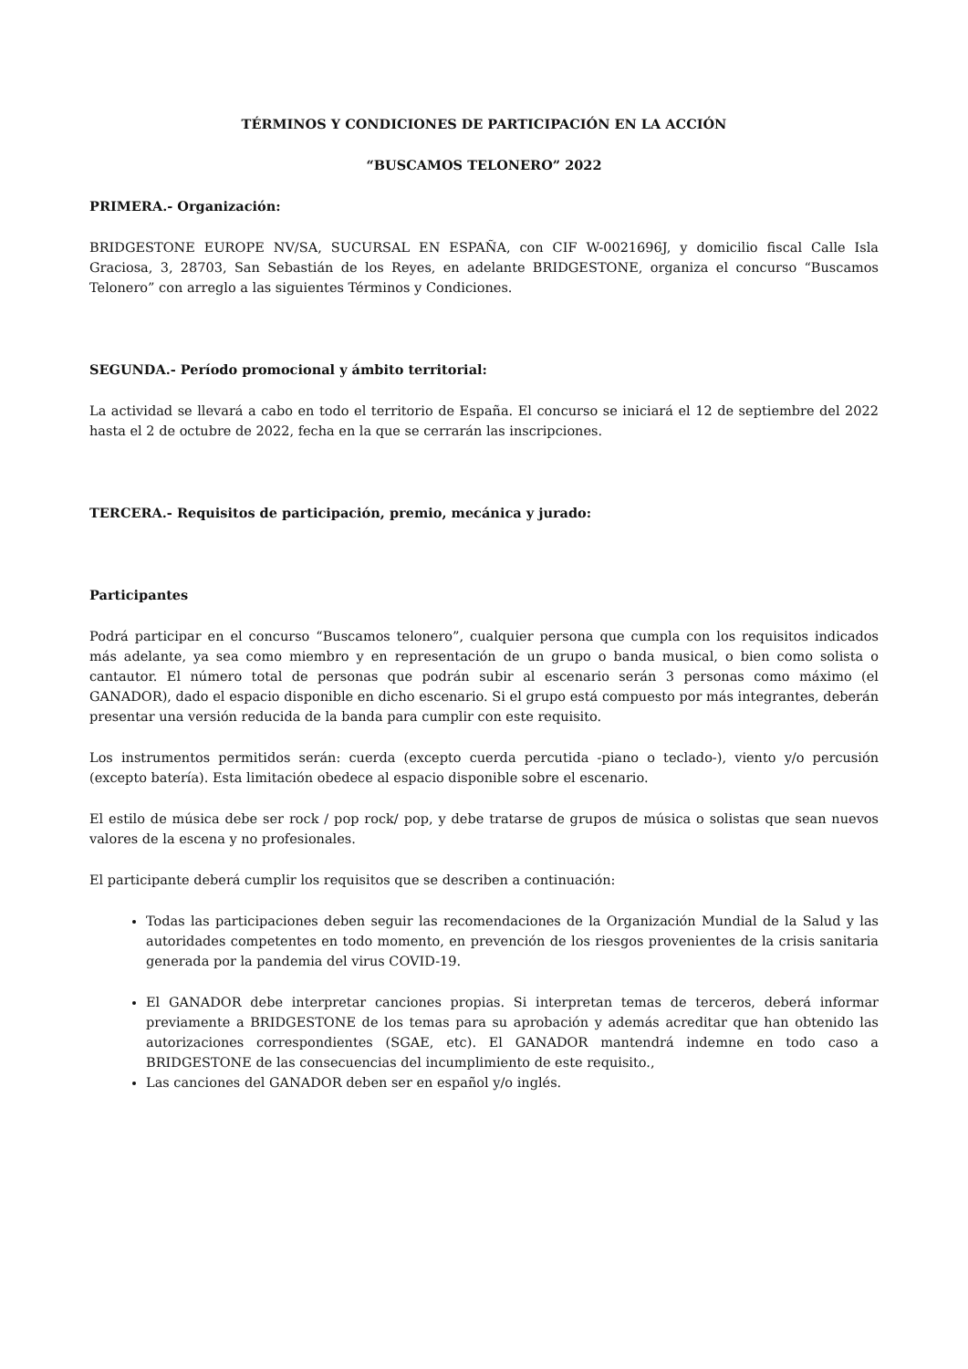TÉRMINOS Y CONDICIONES DE PARTICIPACIÓN EN LA ACCIÓN
“BUSCAMOS TELONERO” 2022
PRIMERA.- Organización:
BRIDGESTONE EUROPE NV/SA, SUCURSAL EN ESPAÑA, con CIF W-0021696J, y domicilio fiscal Calle Isla Graciosa, 3, 28703, San Sebastián de los Reyes, en adelante BRIDGESTONE, organiza el concurso “Buscamos Telonero” con arreglo a las siguientes Términos y Condiciones.
SEGUNDA.- Período promocional y ámbito territorial:
La actividad se llevará a cabo en todo el territorio de España. El concurso se iniciará el 12 de septiembre del 2022 hasta el 2 de octubre de 2022, fecha en la que se cerrarán las inscripciones.
TERCERA.- Requisitos de participación, premio, mecánica y jurado:
Participantes
Podrá participar en el concurso “Buscamos telonero”, cualquier persona que cumpla con los requisitos indicados más adelante, ya sea como miembro y en representación de un grupo o banda musical, o bien como solista o cantautor. El número total de personas que podrán subir al escenario serán 3 personas como máximo (el GANADOR), dado el espacio disponible en dicho escenario. Si el grupo está compuesto por más integrantes, deberán presentar una versión reducida de la banda para cumplir con este requisito.
Los instrumentos permitidos serán: cuerda (excepto cuerda percutida -piano o teclado-), viento y/o percusión (excepto batería). Esta limitación obedece al espacio disponible sobre el escenario.
El estilo de música debe ser rock / pop rock/ pop, y debe tratarse de grupos de música o solistas que sean nuevos valores de la escena y no profesionales.
El participante deberá cumplir los requisitos que se describen a continuación:
Todas las participaciones deben seguir las recomendaciones de la Organización Mundial de la Salud y las autoridades competentes en todo momento, en prevención de los riesgos provenientes de la crisis sanitaria generada por la pandemia del virus COVID-19.
El GANADOR debe interpretar canciones propias. Si interpretan temas de terceros, deberá informar previamente a BRIDGESTONE de los temas para su aprobación y además acreditar que han obtenido las autorizaciones correspondientes (SGAE, etc). El GANADOR mantendrá indemne en todo caso a BRIDGESTONE de las consecuencias del incumplimiento de este requisito.,
Las canciones del GANADOR deben ser en español y/o inglés.